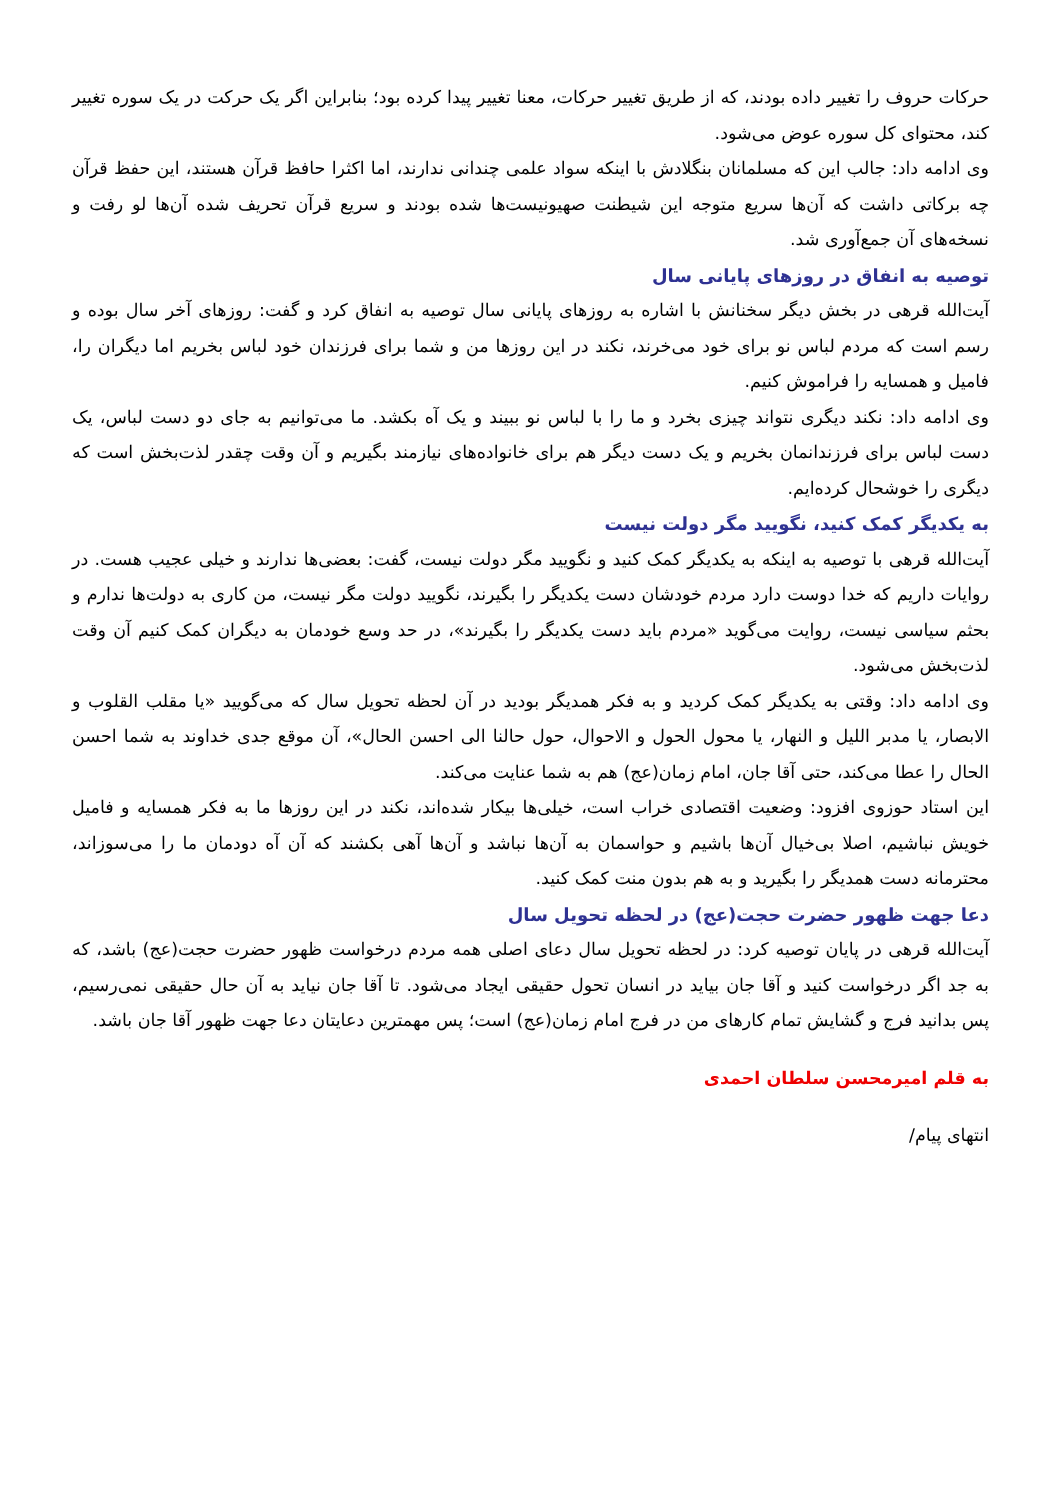حرکات حروف را تغییر داده بودند، که از طریق تغییر حرکات، معنا تغییر پیدا کرده بود؛ بنابراین اگر یک حرکت در یک سوره تغییر کند، محتوای کل سوره عوض می‌شود.
وی ادامه داد: جالب این که مسلمانان بنگلادش با اینکه سواد علمی چندانی ندارند، اما اکثرا حافظ قرآن هستند، این حفظ قرآن چه برکاتی داشت که آن‌ها سریع متوجه این شیطنت صهیونیست‌ها شده بودند و سریع قرآن تحریف شده آن‌ها لو رفت و نسخه‌های آن جمع‌آوری شد.
توصیه به انفاق در روزهای پایانی سال
آیت‌الله قرهی در بخش دیگر سخنانش با اشاره به روزهای پایانی سال توصیه به انفاق کرد و گفت: روزهای آخر سال بوده و رسم است که مردم لباس نو برای خود می‌خرند، نکند در این روزها من و شما برای فرزندان خود لباس بخریم اما دیگران را، فامیل و همسایه را فراموش کنیم.
وی ادامه داد: نکند دیگری نتواند چیزی بخرد و ما را با لباس نو ببیند و یک آه بکشد. ما می‌توانیم به جای دو دست لباس، یک دست لباس برای فرزندانمان بخریم و یک دست دیگر هم برای خانواده‌های نیازمند بگیریم و آن وقت چقدر لذت‌بخش است که دیگری را خوشحال کرده‌ایم.
به یکدیگر کمک کنید، نگویید مگر دولت نیست
آیت‌الله قرهی با توصیه به اینکه به یکدیگر کمک کنید و نگویید مگر دولت نیست، گفت: بعضی‌ها ندارند و خیلی عجیب هست. در روایات داریم که خدا دوست دارد مردم خودشان دست یکدیگر را بگیرند، نگویید دولت مگر نیست، من کاری به دولت‌ها ندارم و بحثم سیاسی نیست، روایت می‌گوید «مردم باید دست یکدیگر را بگیرند»، در حد وسع خودمان به دیگران کمک کنیم آن وقت لذت‌بخش می‌شود.
وی ادامه داد: وقتی به یکدیگر کمک کردید و به فکر همدیگر بودید در آن لحظه تحویل سال که می‌گویید «یا مقلب القلوب و الابصار، یا مدبر اللیل و النهار، یا محول الحول و الاحوال، حول حالنا الی احسن الحال»، آن موقع جدی خداوند به شما احسن الحال را عطا می‌کند، حتی آقا جان، امام زمان(عج) هم به شما عنایت می‌کند.
این استاد حوزوی افزود: وضعیت اقتصادی خراب است، خیلی‌ها بیکار شده‌اند، نکند در این روزها ما به فکر همسایه و فامیل خویش نباشیم، اصلا بی‌خیال آن‌ها باشیم و حواسمان به آن‌ها نباشد و آن‌ها آهی بکشند که آن آه دودمان ما را می‌سوزاند، محترمانه دست همدیگر را بگیرید و به هم بدون منت کمک کنید.
دعا جهت ظهور حضرت حجت(عج) در لحظه تحویل سال
آیت‌الله قرهی در پایان توصیه کرد: در لحظه تحویل سال دعای اصلی همه مردم درخواست ظهور حضرت حجت(عج) باشد، که به جد اگر درخواست کنید و آقا جان بیاید در انسان تحول حقیقی ایجاد می‌شود. تا آقا جان نیاید به آن حال حقیقی نمی‌رسیم، پس بدانید فرج و گشایش تمام کارهای من در فرج امام زمان(عج) است؛ پس مهمترین دعایتان دعا جهت ظهور آقا جان باشد.
به قلم امیرمحسن سلطان احمدی
انتهای پیام/